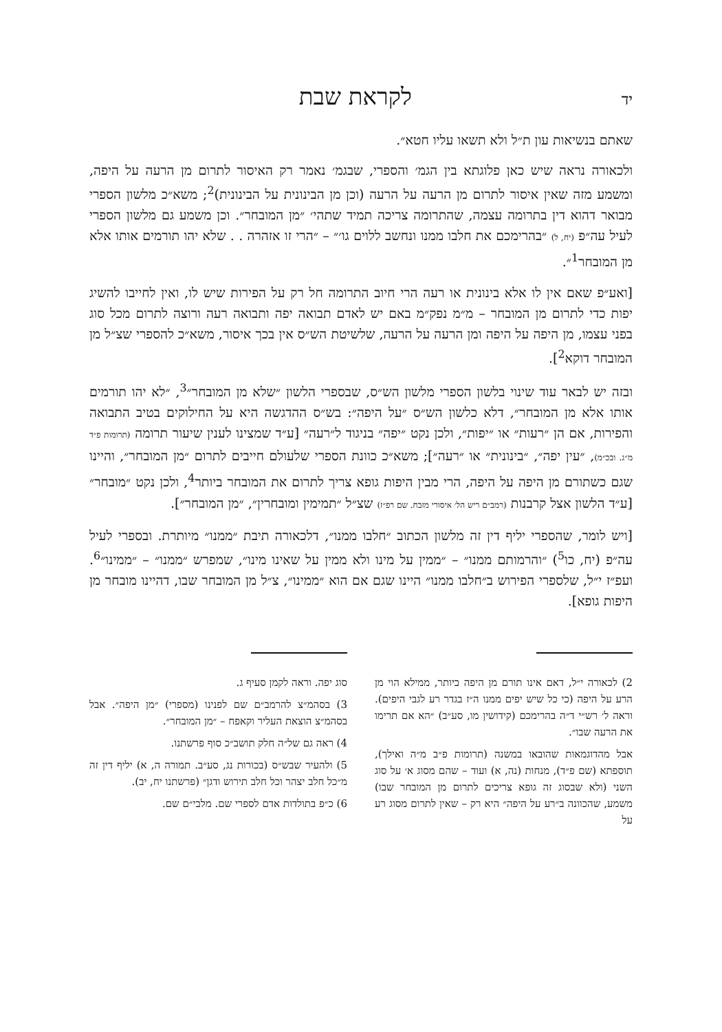יד לקראת שבת
שאתם בנשיאות עון ת״ל ולא תשאו עליו חטא״.
ולכאורה נראה שיש כאן פלוגתא בין הגמ׳ והספרי, שבגמ׳ נאמר רק האיסור לתרום מן הרעה על היפה, ומשמע מזה שאין איסור לתרום מן הרעה על הרעה (וכן מן הבינונית על הבינונית)<sup>2</sup>; משא״כ מלשון הספרי מבואר דהוא דין בתרומה עצמה, שהתרומה צריכה תמיד שתהי׳ ״מן המובחר״. וכן משמע גם מלשון הספרי לעיל עה״פ (יח, ל) ״בהרימכם את חלבו ממנו ונחשב ללוים גו׳״ – ״הרי זו אזהרה . . שלא יהו תורמים אותו אלא מן המובחר<sup>1</sup>״.
[ואע״פ שאם אין לו אלא בינונית או רעה הרי חיוב התרומה חל רק על הפירות שיש לו, ואין לחייבו להשיג יפות כדי לתרום מן המובחר – מ״מ נפק״מ באם יש לאדם תבואה יפה ותבואה רעה ורוצה לתרום מכל סוג בפני עצמו, מן היפה על היפה ומן הרעה על הרעה, שלשיטת הש״ס אין בכך איסור, משא״כ להספרי שצ״ל מן המובחר דוקא<sup>2</sup>].
ובזה יש לבאר עוד שינוי בלשון הספרי מלשון הש״ס, שבספרי הלשון ״שלא מן המובחר״<sup>3</sup>, ״לא יהו תורמים אותו אלא מן המובחר״, דלא כלשון הש״ס ״על היפה״: בש״ס ההדגשה היא על החילוקים בטיב התבואה והפירות, אם הן ״רעות״ או ״יפות״, ולכן נקט ״יפה״ בניגוד ל״רעה״ [ע״ד שמצינו לענין שיעור תרומה (תרומות פ״ד מ״ג. ובכ״מ), ״עין יפה״, ״בינונית״ או ״רעה״]; משא״כ כוונת הספרי שלעולם חייבים לתרום ״מן המובחר״, והיינו שגם כשתורם מן היפה על היפה, הרי מבין היפות גופא צריך לתרום את המובחר ביותר<sup>4</sup>, ולכן נקט ״מובחר״ [ע״ד הלשון אצל קרבנות (רמב״ם ריש הל׳ איסורי מזבח. שם רפ״ז) שצ״ל ״תמימין ומובחרין״, ״מן המובחר״].
[ויש לומר, שהספרי יליף דין זה מלשון הכתוב ״חלבו ממנו״, דלכאורה תיבת ״ממנו״ מיותרת. ובספרי לעיל עה״פ (יח, כו<sup>5</sup>) ״והרמותם ממנו״ – ״ממין על מינו ולא ממין על שאינו מינו״, שמפרש ״ממנו״ – ״ממינו״<sup>6</sup>. ועפ״ז י״ל, שלספרי הפירוש ב״חלבו ממנו״ היינו שגם אם הוא ״ממינו״, צ״ל מן המובחר שבו, דהיינו מובחר מן היפות גופא].
2) לכאורה י״ל, דאם אינו תורם מן היפה ביותר, ממילא הוי מן הרע על היפה (כי כל שיש יפים ממנו ה״ז בגדר רע לגבי היפים). וראה ל׳ רש״י ד״ה בהרימכם (קידושין מו, סע״ב) ״הא אם תרימו את הרעה שבו״.
אבל מהדוגמאות שהובאו במשנה (תרומות פ״ב מ״ה ואילך), תוספתא (שם פ״ד), מנחות (נה, א) ועוד – שהם מסוג א׳ על סוג השני (ולא שבסוג זה גופא צריכים לתרום מן המובחר שבו) משמע, שהכוונה ב״רע על היפה״ היא רק – שאין לתרום מסוג רע על
סוג יפה. וראה לקמן סעיף ג.
3) בסהמ״צ להרמב״ם שם לפנינו (מספרי) ״מן היפה״. אבל בסהמ״צ הוצאת העליר וקאפח – ״מן המובחר״.
4) ראה גם של״ה חלק תושב״כ סוף פרשתנו.
5) ולהעיר שבש״ס (בכורות נג, סע״ב. תמורה ה, א) יליף דין זה מ״כל חלב יצהר וכל חלב תירוש ודגן״ (פרשתנו יח, יב).
6) כ״פ בתולדות אדם לספרי שם. מלבי״ם שם.